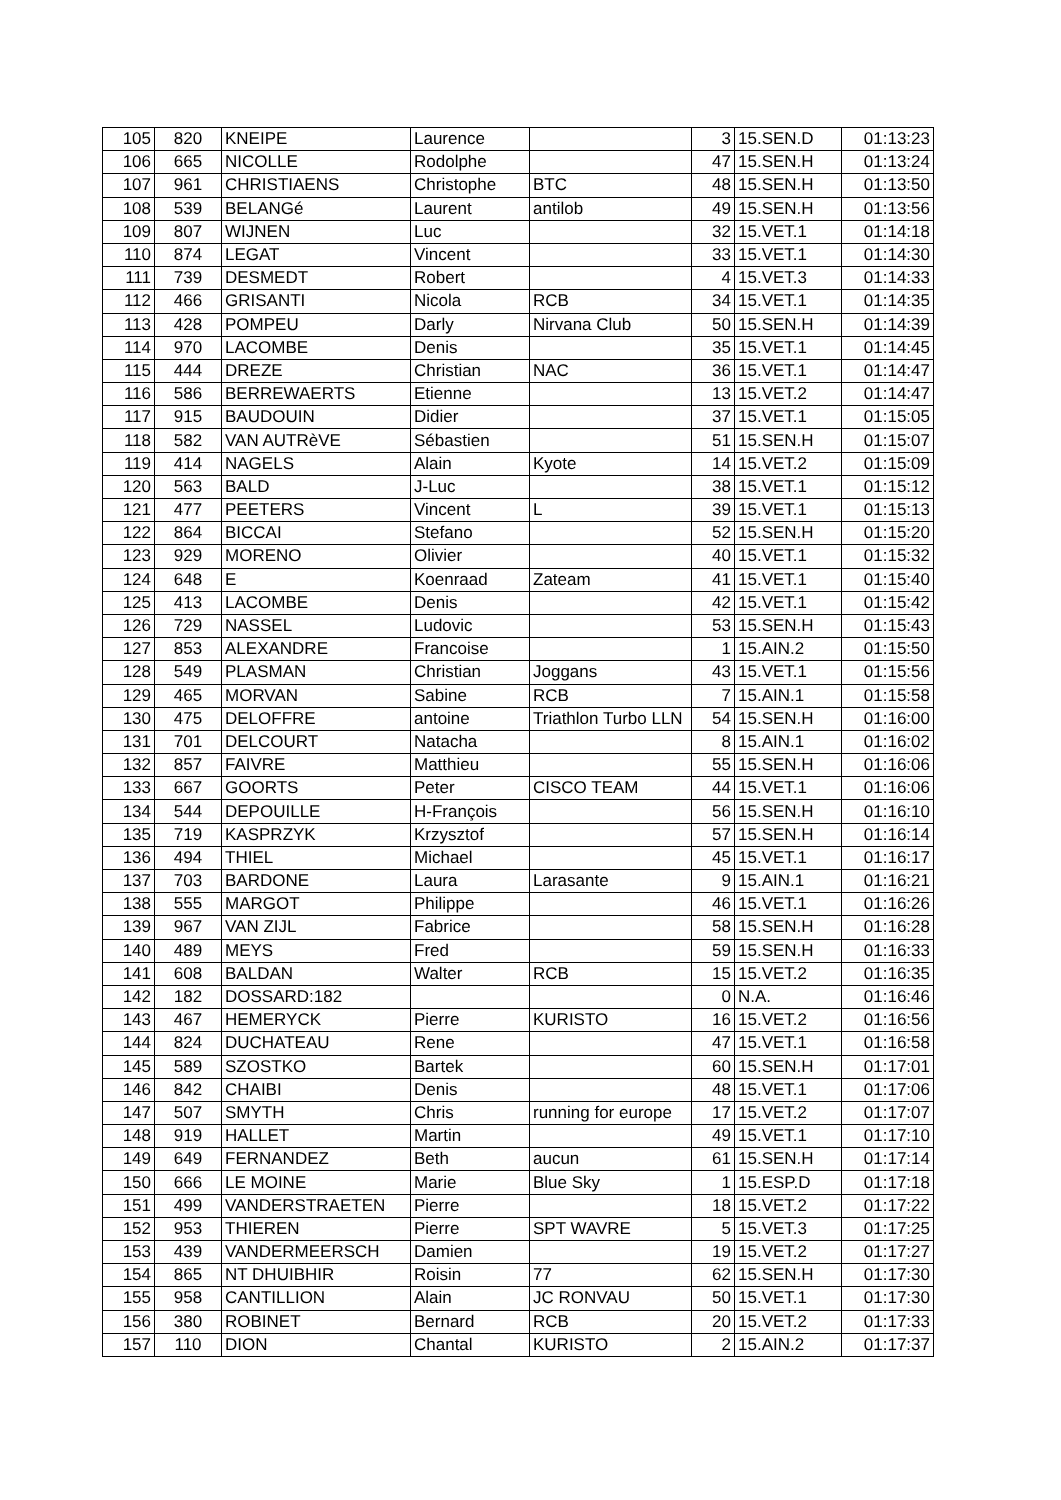| 105 | 820 | KNEIPE | Laurence | | 3 | 15.SEN.D | 01:13:23 |
| 106 | 665 | NICOLLE | Rodolphe | | 47 | 15.SEN.H | 01:13:24 |
| 107 | 961 | CHRISTIAENS | Christophe | BTC | 48 | 15.SEN.H | 01:13:50 |
| 108 | 539 | BELANGé | Laurent | antilob | 49 | 15.SEN.H | 01:13:56 |
| 109 | 807 | WIJNEN | Luc | | 32 | 15.VET.1 | 01:14:18 |
| 110 | 874 | LEGAT | Vincent | | 33 | 15.VET.1 | 01:14:30 |
| 111 | 739 | DESMEDT | Robert | | 4 | 15.VET.3 | 01:14:33 |
| 112 | 466 | GRISANTI | Nicola | RCB | 34 | 15.VET.1 | 01:14:35 |
| 113 | 428 | POMPEU | Darly | Nirvana Club | 50 | 15.SEN.H | 01:14:39 |
| 114 | 970 | LACOMBE | Denis | | 35 | 15.VET.1 | 01:14:45 |
| 115 | 444 | DREZE | Christian | NAC | 36 | 15.VET.1 | 01:14:47 |
| 116 | 586 | BERREWAERTS | Etienne | | 13 | 15.VET.2 | 01:14:47 |
| 117 | 915 | BAUDOUIN | Didier | | 37 | 15.VET.1 | 01:15:05 |
| 118 | 582 | VAN AUTRèVE | Sébastien | | 51 | 15.SEN.H | 01:15:07 |
| 119 | 414 | NAGELS | Alain | Kyote | 14 | 15.VET.2 | 01:15:09 |
| 120 | 563 | BALD | J-Luc | | 38 | 15.VET.1 | 01:15:12 |
| 121 | 477 | PEETERS | Vincent | L | 39 | 15.VET.1 | 01:15:13 |
| 122 | 864 | BICCAI | Stefano | | 52 | 15.SEN.H | 01:15:20 |
| 123 | 929 | MORENO | Olivier | | 40 | 15.VET.1 | 01:15:32 |
| 124 | 648 | E | Koenraad | Zateam | 41 | 15.VET.1 | 01:15:40 |
| 125 | 413 | LACOMBE | Denis | | 42 | 15.VET.1 | 01:15:42 |
| 126 | 729 | NASSEL | Ludovic | | 53 | 15.SEN.H | 01:15:43 |
| 127 | 853 | ALEXANDRE | Francoise | | 1 | 15.AIN.2 | 01:15:50 |
| 128 | 549 | PLASMAN | Christian | Joggans | 43 | 15.VET.1 | 01:15:56 |
| 129 | 465 | MORVAN | Sabine | RCB | 7 | 15.AIN.1 | 01:15:58 |
| 130 | 475 | DELOFFRE | antoine | Triathlon Turbo LLN | 54 | 15.SEN.H | 01:16:00 |
| 131 | 701 | DELCOURT | Natacha | | 8 | 15.AIN.1 | 01:16:02 |
| 132 | 857 | FAIVRE | Matthieu | | 55 | 15.SEN.H | 01:16:06 |
| 133 | 667 | GOORTS | Peter | CISCO TEAM | 44 | 15.VET.1 | 01:16:06 |
| 134 | 544 | DEPOUILLE | H-François | | 56 | 15.SEN.H | 01:16:10 |
| 135 | 719 | KASPRZYK | Krzysztof | | 57 | 15.SEN.H | 01:16:14 |
| 136 | 494 | THIEL | Michael | | 45 | 15.VET.1 | 01:16:17 |
| 137 | 703 | BARDONE | Laura | Larasante | 9 | 15.AIN.1 | 01:16:21 |
| 138 | 555 | MARGOT | Philippe | | 46 | 15.VET.1 | 01:16:26 |
| 139 | 967 | VAN ZIJL | Fabrice | | 58 | 15.SEN.H | 01:16:28 |
| 140 | 489 | MEYS | Fred | | 59 | 15.SEN.H | 01:16:33 |
| 141 | 608 | BALDAN | Walter | RCB | 15 | 15.VET.2 | 01:16:35 |
| 142 | 182 | DOSSARD:182 | | | 0 | N.A. | 01:16:46 |
| 143 | 467 | HEMERYCK | Pierre | KURISTO | 16 | 15.VET.2 | 01:16:56 |
| 144 | 824 | DUCHATEAU | Rene | | 47 | 15.VET.1 | 01:16:58 |
| 145 | 589 | SZOSTKO | Bartek | | 60 | 15.SEN.H | 01:17:01 |
| 146 | 842 | CHAIBI | Denis | | 48 | 15.VET.1 | 01:17:06 |
| 147 | 507 | SMYTH | Chris | running for europe | 17 | 15.VET.2 | 01:17:07 |
| 148 | 919 | HALLET | Martin | | 49 | 15.VET.1 | 01:17:10 |
| 149 | 649 | FERNANDEZ | Beth | aucun | 61 | 15.SEN.H | 01:17:14 |
| 150 | 666 | LE MOINE | Marie | Blue Sky | 1 | 15.ESP.D | 01:17:18 |
| 151 | 499 | VANDERSTRAETEN | Pierre | | 18 | 15.VET.2 | 01:17:22 |
| 152 | 953 | THIEREN | Pierre | SPT WAVRE | 5 | 15.VET.3 | 01:17:25 |
| 153 | 439 | VANDERMEERSCH | Damien | | 19 | 15.VET.2 | 01:17:27 |
| 154 | 865 | NT DHUIBHIR | Roisin | 77 | 62 | 15.SEN.H | 01:17:30 |
| 155 | 958 | CANTILLION | Alain | JC RONVAU | 50 | 15.VET.1 | 01:17:30 |
| 156 | 380 | ROBINET | Bernard | RCB | 20 | 15.VET.2 | 01:17:33 |
| 157 | 110 | DION | Chantal | KURISTO | 2 | 15.AIN.2 | 01:17:37 |